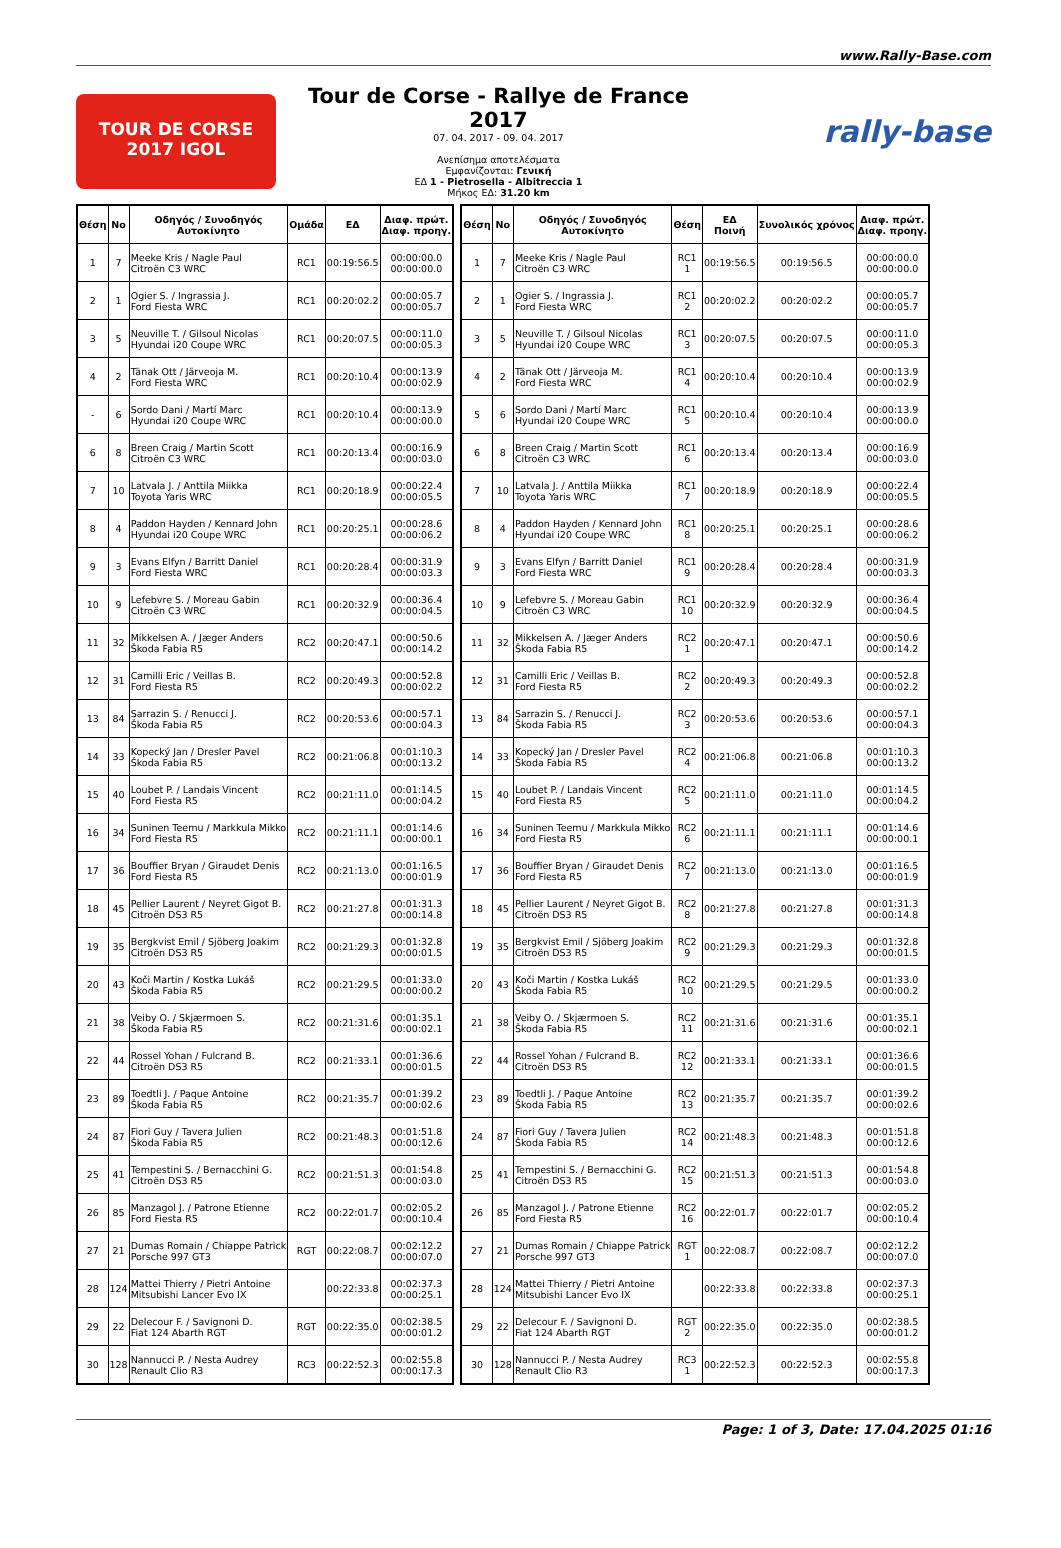www.Rally-Base.com
TOUR DE CORSE
2017 IGOL
Tour de Corse - Rallye de France 2017
07. 04. 2017 - 09. 04. 2017
Ανεπίσημα αποτελέσματα
Εμφανίζονται: Γενική
ΕΔ 1 - Pietrosella - Albitreccia 1
Μήκος ΕΔ: 31.20 km
rally-base
| Θέση | No | Οδηγός / Συνοδηγός Αυτοκίνητο | Ομάδα | ΕΔ | Διαφ. πρώτ. Διαφ. προηγ. |
| --- | --- | --- | --- | --- | --- |
| 1 | 7 | Meeke Kris / Nagle Paul Citroën C3 WRC | RC1 | 00:19:56.5 | 00:00:00.0 00:00:00.0 |
| 2 | 1 | Ogier S. / Ingrassia J. Ford Fiesta WRC | RC1 | 00:20:02.2 | 00:00:05.7 00:00:05.7 |
| 3 | 5 | Neuville T. / Gilsoul Nicolas Hyundai i20 Coupe WRC | RC1 | 00:20:07.5 | 00:00:11.0 00:00:05.3 |
| 4 | 2 | Tänak Ott / Järveoja M. Ford Fiesta WRC | RC1 | 00:20:10.4 | 00:00:13.9 00:00:02.9 |
| - | 6 | Sordo Dani / Martí Marc Hyundai i20 Coupe WRC | RC1 | 00:20:10.4 | 00:00:13.9 00:00:00.0 |
| 6 | 8 | Breen Craig / Martin Scott Citroën C3 WRC | RC1 | 00:20:13.4 | 00:00:16.9 00:00:03.0 |
| 7 | 10 | Latvala J. / Anttila Miikka Toyota Yaris WRC | RC1 | 00:20:18.9 | 00:00:22.4 00:00:05.5 |
| 8 | 4 | Paddon Hayden / Kennard John Hyundai i20 Coupe WRC | RC1 | 00:20:25.1 | 00:00:28.6 00:00:06.2 |
| 9 | 3 | Evans Elfyn / Barritt Daniel Ford Fiesta WRC | RC1 | 00:20:28.4 | 00:00:31.9 00:00:03.3 |
| 10 | 9 | Lefebvre S. / Moreau Gabin Citroën C3 WRC | RC1 | 00:20:32.9 | 00:00:36.4 00:00:04.5 |
| 11 | 32 | Mikkelsen A. / Jæger Anders Škoda Fabia R5 | RC2 | 00:20:47.1 | 00:00:50.6 00:00:14.2 |
| 12 | 31 | Camilli Eric / Veillas B. Ford Fiesta R5 | RC2 | 00:20:49.3 | 00:00:52.8 00:00:02.2 |
| 13 | 84 | Sarrazin S. / Renucci J. Škoda Fabia R5 | RC2 | 00:20:53.6 | 00:00:57.1 00:00:04.3 |
| 14 | 33 | Kopecký Jan / Dresler Pavel Škoda Fabia R5 | RC2 | 00:21:06.8 | 00:01:10.3 00:00:13.2 |
| 15 | 40 | Loubet P. / Landais Vincent Ford Fiesta R5 | RC2 | 00:21:11.0 | 00:01:14.5 00:00:04.2 |
| 16 | 34 | Suninen Teemu / Markkula Mikko Ford Fiesta R5 | RC2 | 00:21:11.1 | 00:01:14.6 00:00:00.1 |
| 17 | 36 | Bouffier Bryan / Giraudet Denis Ford Fiesta R5 | RC2 | 00:21:13.0 | 00:01:16.5 00:00:01.9 |
| 18 | 45 | Pellier Laurent / Neyret Gigot B. Citroën DS3 R5 | RC2 | 00:21:27.8 | 00:01:31.3 00:00:14.8 |
| 19 | 35 | Bergkvist Emil / Sjöberg Joakim Citroën DS3 R5 | RC2 | 00:21:29.3 | 00:01:32.8 00:00:01.5 |
| 20 | 43 | Koči Martin / Kostka Lukáš Škoda Fabia R5 | RC2 | 00:21:29.5 | 00:01:33.0 00:00:00.2 |
| 21 | 38 | Veiby O. / Skjærmoen S. Škoda Fabia R5 | RC2 | 00:21:31.6 | 00:01:35.1 00:00:02.1 |
| 22 | 44 | Rossel Yohan / Fulcrand B. Citroën DS3 R5 | RC2 | 00:21:33.1 | 00:01:36.6 00:00:01.5 |
| 23 | 89 | Toedtli J. / Paque Antoine Škoda Fabia R5 | RC2 | 00:21:35.7 | 00:01:39.2 00:00:02.6 |
| 24 | 87 | Fiori Guy / Tavera Julien Škoda Fabia R5 | RC2 | 00:21:48.3 | 00:01:51.8 00:00:12.6 |
| 25 | 41 | Tempestini S. / Bernacchini G. Citroën DS3 R5 | RC2 | 00:21:51.3 | 00:01:54.8 00:00:03.0 |
| 26 | 85 | Manzagol J. / Patrone Etienne Ford Fiesta R5 | RC2 | 00:22:01.7 | 00:02:05.2 00:00:10.4 |
| 27 | 21 | Dumas Romain / Chiappe Patrick Porsche 997 GT3 | RGT | 00:22:08.7 | 00:02:12.2 00:00:07.0 |
| 28 | 124 | Mattei Thierry / Pietri Antoine Mitsubishi Lancer Evo IX | | 00:22:33.8 | 00:02:37.3 00:00:25.1 |
| 29 | 22 | Delecour F. / Savignoni D. Fiat 124 Abarth RGT | RGT | 00:22:35.0 | 00:02:38.5 00:00:01.2 |
| 30 | 128 | Nannucci P. / Nesta Audrey Renault Clio R3 | RC3 | 00:22:52.3 | 00:02:55.8 00:00:17.3 |
| Θέση | No | Οδηγός / Συνοδηγός Αυτοκίνητο | Θέση | ΕΔ Ποινή | Συνολικός χρόνος | Διαφ. πρώτ. Διαφ. προηγ. |
| --- | --- | --- | --- | --- | --- | --- |
| 1 | 7 | Meeke Kris / Nagle Paul Citroën C3 WRC | RC1 1 | 00:19:56.5 | 00:19:56.5 | 00:00:00.0 00:00:00.0 |
| 2 | 1 | Ogier S. / Ingrassia J. Ford Fiesta WRC | RC1 2 | 00:20:02.2 | 00:20:02.2 | 00:00:05.7 00:00:05.7 |
| 3 | 5 | Neuville T. / Gilsoul Nicolas Hyundai i20 Coupe WRC | RC1 3 | 00:20:07.5 | 00:20:07.5 | 00:00:11.0 00:00:05.3 |
| 4 | 2 | Tänak Ott / Järveoja M. Ford Fiesta WRC | RC1 4 | 00:20:10.4 | 00:20:10.4 | 00:00:13.9 00:00:02.9 |
| 5 | 6 | Sordo Dani / Martí Marc Hyundai i20 Coupe WRC | RC1 5 | 00:20:10.4 | 00:20:10.4 | 00:00:13.9 00:00:00.0 |
| 6 | 8 | Breen Craig / Martin Scott Citroën C3 WRC | RC1 6 | 00:20:13.4 | 00:20:13.4 | 00:00:16.9 00:00:03.0 |
| 7 | 10 | Latvala J. / Anttila Miikka Toyota Yaris WRC | RC1 7 | 00:20:18.9 | 00:20:18.9 | 00:00:22.4 00:00:05.5 |
| 8 | 4 | Paddon Hayden / Kennard John Hyundai i20 Coupe WRC | RC1 8 | 00:20:25.1 | 00:20:25.1 | 00:00:28.6 00:00:06.2 |
| 9 | 3 | Evans Elfyn / Barritt Daniel Ford Fiesta WRC | RC1 9 | 00:20:28.4 | 00:20:28.4 | 00:00:31.9 00:00:03.3 |
| 10 | 9 | Lefebvre S. / Moreau Gabin Citroën C3 WRC | RC1 10 | 00:20:32.9 | 00:20:32.9 | 00:00:36.4 00:00:04.5 |
| 11 | 32 | Mikkelsen A. / Jæger Anders Škoda Fabia R5 | RC2 1 | 00:20:47.1 | 00:20:47.1 | 00:00:50.6 00:00:14.2 |
| 12 | 31 | Camilli Eric / Veillas B. Ford Fiesta R5 | RC2 2 | 00:20:49.3 | 00:20:49.3 | 00:00:52.8 00:00:02.2 |
| 13 | 84 | Sarrazin S. / Renucci J. Škoda Fabia R5 | RC2 3 | 00:20:53.6 | 00:20:53.6 | 00:00:57.1 00:00:04.3 |
| 14 | 33 | Kopecký Jan / Dresler Pavel Škoda Fabia R5 | RC2 4 | 00:21:06.8 | 00:21:06.8 | 00:01:10.3 00:00:13.2 |
| 15 | 40 | Loubet P. / Landais Vincent Ford Fiesta R5 | RC2 5 | 00:21:11.0 | 00:21:11.0 | 00:01:14.5 00:00:04.2 |
| 16 | 34 | Suninen Teemu / Markkula Mikko Ford Fiesta R5 | RC2 6 | 00:21:11.1 | 00:21:11.1 | 00:01:14.6 00:00:00.1 |
| 17 | 36 | Bouffier Bryan / Giraudet Denis Ford Fiesta R5 | RC2 7 | 00:21:13.0 | 00:21:13.0 | 00:01:16.5 00:00:01.9 |
| 18 | 45 | Pellier Laurent / Neyret Gigot B. Citroën DS3 R5 | RC2 8 | 00:21:27.8 | 00:21:27.8 | 00:01:31.3 00:00:14.8 |
| 19 | 35 | Bergkvist Emil / Sjöberg Joakim Citroën DS3 R5 | RC2 9 | 00:21:29.3 | 00:21:29.3 | 00:01:32.8 00:00:01.5 |
| 20 | 43 | Koči Martin / Kostka Lukáš Škoda Fabia R5 | RC2 10 | 00:21:29.5 | 00:21:29.5 | 00:01:33.0 00:00:00.2 |
| 21 | 38 | Veiby O. / Skjærmoen S. Škoda Fabia R5 | RC2 11 | 00:21:31.6 | 00:21:31.6 | 00:01:35.1 00:00:02.1 |
| 22 | 44 | Rossel Yohan / Fulcrand B. Citroën DS3 R5 | RC2 12 | 00:21:33.1 | 00:21:33.1 | 00:01:36.6 00:00:01.5 |
| 23 | 89 | Toedtli J. / Paque Antoine Škoda Fabia R5 | RC2 13 | 00:21:35.7 | 00:21:35.7 | 00:01:39.2 00:00:02.6 |
| 24 | 87 | Fiori Guy / Tavera Julien Škoda Fabia R5 | RC2 14 | 00:21:48.3 | 00:21:48.3 | 00:01:51.8 00:00:12.6 |
| 25 | 41 | Tempestini S. / Bernacchini G. Citroën DS3 R5 | RC2 15 | 00:21:51.3 | 00:21:51.3 | 00:01:54.8 00:00:03.0 |
| 26 | 85 | Manzagol J. / Patrone Etienne Ford Fiesta R5 | RC2 16 | 00:22:01.7 | 00:22:01.7 | 00:02:05.2 00:00:10.4 |
| 27 | 21 | Dumas Romain / Chiappe Patrick Porsche 997 GT3 | RGT 1 | 00:22:08.7 | 00:22:08.7 | 00:02:12.2 00:00:07.0 |
| 28 | 124 | Mattei Thierry / Pietri Antoine Mitsubishi Lancer Evo IX | | 00:22:33.8 | 00:22:33.8 | 00:02:37.3 00:00:25.1 |
| 29 | 22 | Delecour F. / Savignoni D. Fiat 124 Abarth RGT | RGT 2 | 00:22:35.0 | 00:22:35.0 | 00:02:38.5 00:00:01.2 |
| 30 | 128 | Nannucci P. / Nesta Audrey Renault Clio R3 | RC3 1 | 00:22:52.3 | 00:22:52.3 | 00:02:55.8 00:00:17.3 |
Page: 1 of 3, Date: 17.04.2025 01:16